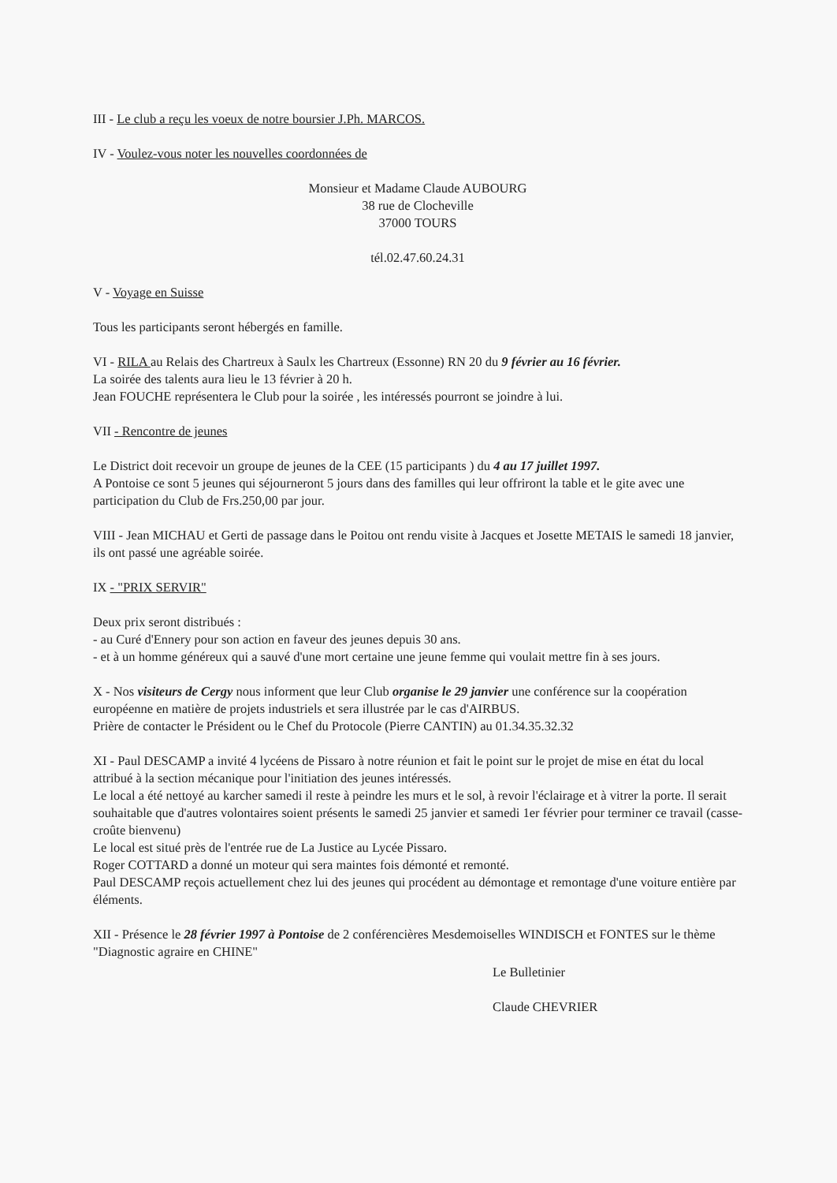III - Le club a reçu les voeux de notre boursier J.Ph. MARCOS.
IV - Voulez-vous noter les nouvelles coordonnées de
Monsieur et Madame Claude AUBOURG
38 rue de Clocheville
37000 TOURS
tél.02.47.60.24.31
V - Voyage en Suisse
Tous les participants seront hébergés en famille.
VI - RILA au Relais des Chartreux à Saulx les Chartreux (Essonne) RN 20 du 9 février au 16 février.
La soirée des talents aura lieu le 13 février à 20 h.
Jean FOUCHE représentera le Club pour la soirée , les intéressés pourront se joindre à lui.
VII - Rencontre de jeunes
Le District doit recevoir un groupe de jeunes de la CEE (15 participants ) du 4 au 17 juillet 1997.
A Pontoise ce sont 5 jeunes qui séjourneront 5 jours dans des familles qui leur offriront la table et le gite avec une participation du Club de Frs.250,00 par jour.
VIII - Jean MICHAU et Gerti de passage dans le Poitou ont rendu visite à Jacques et Josette METAIS le samedi 18 janvier, ils ont passé une agréable soirée.
IX - "PRIX SERVIR"
Deux prix seront distribués :
- au Curé d'Ennery pour son action en faveur des jeunes depuis 30 ans.
- et à un homme généreux qui a sauvé d'une mort certaine une jeune femme qui voulait mettre fin à ses jours.
X - Nos visiteurs de Cergy nous informent que leur Club organise le 29 janvier une conférence sur la coopération européenne en matière de projets industriels et sera illustrée par le cas d'AIRBUS.
Prière de contacter le Président ou le Chef du Protocole (Pierre CANTIN) au 01.34.35.32.32
XI - Paul DESCAMP a invité 4 lycéens de Pissaro à notre réunion et fait le point sur le projet de mise en état du local attribué à la section mécanique pour l'initiation des jeunes intéressés.
Le local a été nettoyé au karcher samedi il reste à peindre les murs et le sol, à revoir l'éclairage et à vitrer la porte. Il serait souhaitable que d'autres volontaires soient présents le samedi 25 janvier et samedi 1er février pour terminer ce travail (casse-croûte bienvenu)
Le local est situé près de l'entrée rue de La Justice au Lycée Pissaro.
Roger COTTARD a donné un moteur qui sera maintes fois démonté et remonté.
Paul DESCAMP reçois actuellement chez lui des jeunes qui procédent au démontage et remontage d'une voiture entière par éléments.
XII - Présence le 28 février 1997 à Pontoise de 2 conférencières Mesdemoiselles WINDISCH et FONTES sur le thème "Diagnostic agraire en CHINE"
Le Bulletinier
Claude CHEVRIER